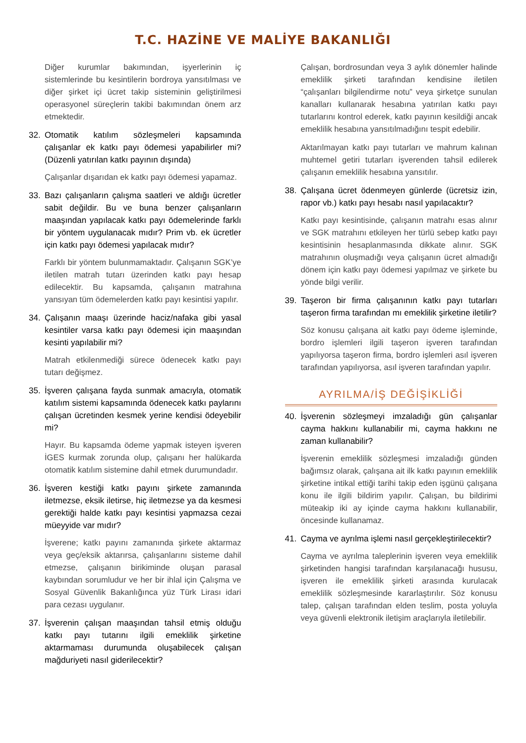T.C. HAZİNE VE MALİYE BAKANLIĞI
Diğer kurumlar bakımından, işyerlerinin iç sistemlerinde bu kesintilerin bordroya yansıtılması ve diğer şirket içi ücret takip sisteminin geliştirilmesi operasyonel süreçlerin takibi bakımından önem arz etmektedir.
32. Otomatik katılım sözleşmeleri kapsamında çalışanlar ek katkı payı ödemesi yapabilirler mi? (Düzenli yatırılan katkı payının dışında)
Çalışanlar dışarıdan ek katkı payı ödemesi yapamaz.
33. Bazı çalışanların çalışma saatleri ve aldığı ücretler sabit değildir. Bu ve buna benzer çalışanların maaşından yapılacak katkı payı ödemelerinde farklı bir yöntem uygulanacak mıdır? Prim vb. ek ücretler için katkı payı ödemesi yapılacak mıdır?
Farklı bir yöntem bulunmamaktadır. Çalışanın SGK’ye iletilen matrah tutarı üzerinden katkı payı hesap edilecektir. Bu kapsamda, çalışanın matrahına yansıyan tüm ödemelerden katkı payı kesintisi yapılır.
34. Çalışanın maaşı üzerinde haciz/nafaka gibi yasal kesintiler varsa katkı payı ödemesi için maaşından kesinti yapılabilir mi?
Matrah etkilenmediği sürece ödenecek katkı payı tutarı değişmez.
35. İşveren çalışana fayda sunmak amacıyla, otomatik katılım sistemi kapsamında ödenecek katkı paylarını çalışan ücretinden kesmek yerine kendisi ödeyebilir mi?
Hayır. Bu kapsamda ödeme yapmak isteyen işveren İGES kurmak zorunda olup, çalışanı her halükarda otomatik katılım sistemine dahil etmek durumundadır.
36. İşveren kestiği katkı payını şirkete zamanında iletmezse, eksik iletirse, hiç iletmezse ya da kesmesi gerektiği halde katkı payı kesintisi yapmazsa cezai müeyyide var mıdır?
İşverene; katkı payını zamanında şirkete aktarmaz veya geç/eksik aktarırsa, çalışanlarını sisteme dahil etmezse, çalışanın birikiminde oluşan parasal kaybından sorumludur ve her bir ihlal için Çalışma ve Sosyal Güvenlik Bakanlığınca yüz Türk Lirası idari para cezası uygulanır.
37. İşverenin çalışan maaşından tahsil etmiş olduğu katkı payı tutarını ilgili emeklilik şirketine aktarmaması durumunda oluşabilecek çalışan mağduriyeti nasıl giderilecektir?
Çalışan, bordrosundan veya 3 aylık dönemler halinde emeklilik şirketi tarafından kendisine iletilen “çalışanları bilgilendirme notu” veya şirketçe sunulan kanalları kullanarak hesabına yatırılan katkı payı tutarlarını kontrol ederek, katkı payının kesildiği ancak emeklilik hesabına yansıtılmadığını tespit edebilir.
Aktarılmayan katkı payı tutarları ve mahrum kalınan muhtemel getiri tutarları işverenden tahsil edilerek çalışanın emeklilik hesabına yansıtılır.
38. Çalışana ücret ödenmeyen günlerde (ücretsiz izin, rapor vb.) katkı payı hesabı nasıl yapılacaktır?
Katkı payı kesintisinde, çalışanın matrahı esas alınır ve SGK matrahını etkileyen her türlü sebep katkı payı kesintisinin hesaplanmasında dikkate alınır. SGK matrahının oluşmadığı veya çalışanın ücret almadığı dönem için katkı payı ödemesi yapılmaz ve şirkete bu yönde bilgi verilir.
39. Taşeron bir firma çalışanının katkı payı tutarları taşeron firma tarafından mı emeklilik şirketine iletilir?
Söz konusu çalışana ait katkı payı ödeme işleminde, bordro işlemleri ilgili taşeron işveren tarafından yapılıyorsa taşeron firma, bordro işlemleri asıl işveren tarafından yapılıyorsa, asıl işveren tarafından yapılır.
AYRILMA/İŞ DEĞİŞİKLİĞİ
40. İşverenin sözleşmeyi imzaladığı gün çalışanlar cayma hakkını kullanabilir mi, cayma hakkını ne zaman kullanabilir?
İşverenin emeklilik sözleşmesi imzaladığı günden bağımsız olarak, çalışana ait ilk katkı payının emeklilik şirketine intikal ettiği tarihi takip eden işgünü çalışana konu ile ilgili bildirim yapılır. Çalışan, bu bildirimi müteakip iki ay içinde cayma hakkını kullanabilir, öncesinde kullanamaz.
41. Cayma ve ayrılma işlemi nasıl gerçekleştirilecektir?
Cayma ve ayrılma taleplerinin işveren veya emeklilik şirketinden hangisi tarafından karşılanacağı hususu, işveren ile emeklilik şirketi arasında kurulacak emeklilik sözleşmesinde kararlaştırılır. Söz konusu talep, çalışan tarafından elden teslim, posta yoluyla veya güvenli elektronik iletişim araçlarıyla iletilebilir.